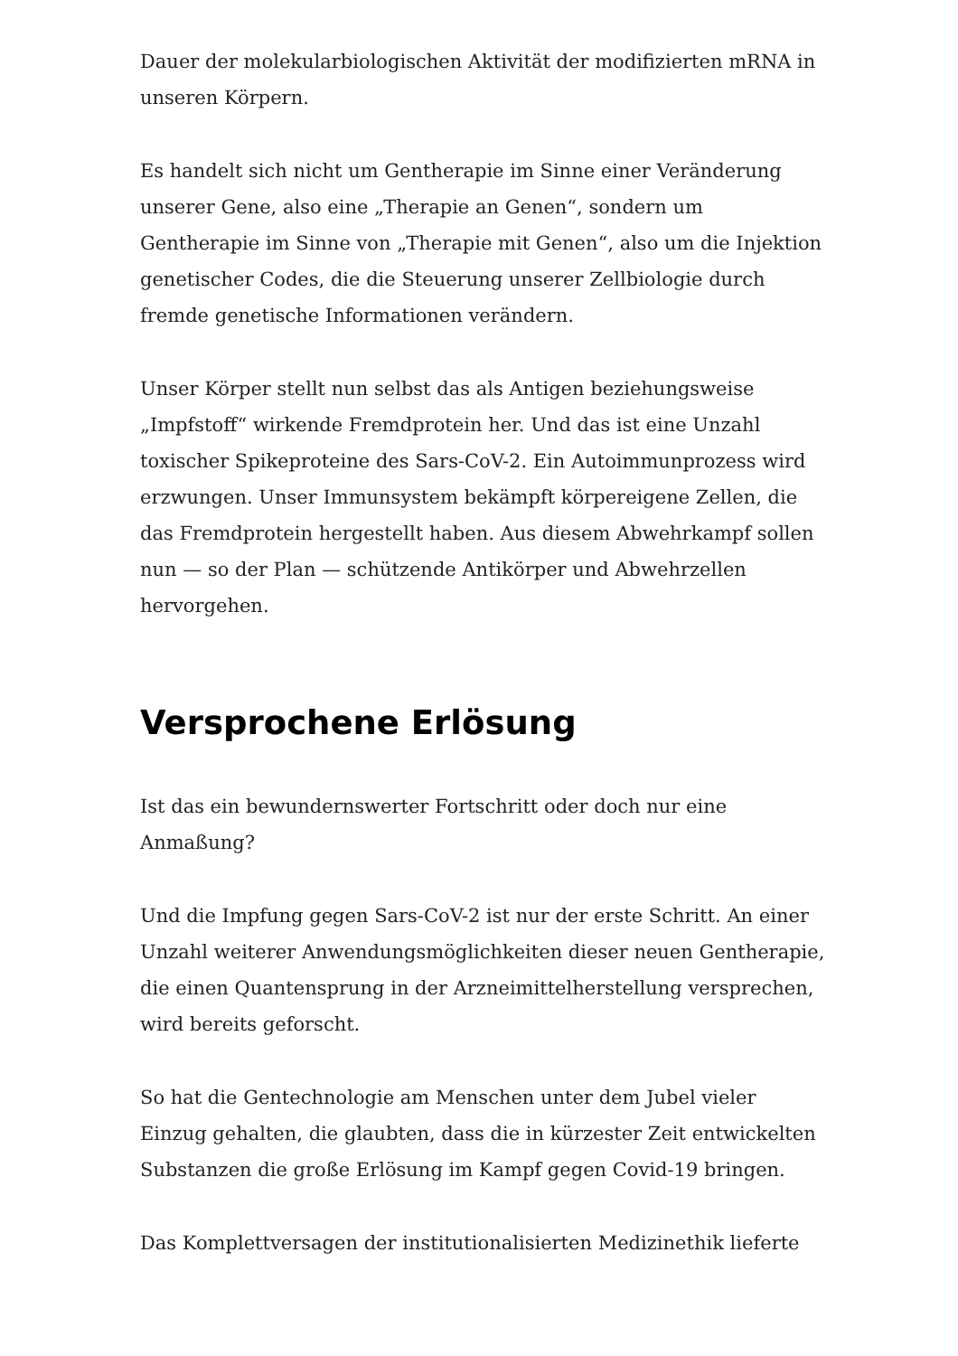Dauer der molekularbiologischen Aktivität der modifizierten mRNA in unseren Körpern.
Es handelt sich nicht um Gentherapie im Sinne einer Veränderung unserer Gene, also eine „Therapie an Genen“, sondern um Gentherapie im Sinne von „Therapie mit Genen“, also um die Injektion genetischer Codes, die die Steuerung unserer Zellbiologie durch fremde genetische Informationen verändern.
Unser Körper stellt nun selbst das als Antigen beziehungsweise „Impfstoff“ wirkende Fremdprotein her. Und das ist eine Unzahl toxischer Spikeproteine des Sars-CoV-2. Ein Autoimmunprozess wird erzwungen. Unser Immunsystem bekämpft körpereigene Zellen, die das Fremdprotein hergestellt haben. Aus diesem Abwehrkampf sollen nun — so der Plan — schützende Antikörper und Abwehrzellen hervorgehen.
Versprochene Erlösung
Ist das ein bewundernswerter Fortschritt oder doch nur eine Anmaßung?
Und die Impfung gegen Sars-CoV-2 ist nur der erste Schritt. An einer Unzahl weiterer Anwendungsmöglichkeiten dieser neuen Gentherapie, die einen Quantensprung in der Arzneimittelherstellung versprechen, wird bereits geforscht.
So hat die Gentechnologie am Menschen unter dem Jubel vieler Einzug gehalten, die glaubten, dass die in kürzester Zeit entwickelten Substanzen die große Erlösung im Kampf gegen Covid-19 bringen.
Das Komplettversagen der institutionalisierten Medizinethik lieferte